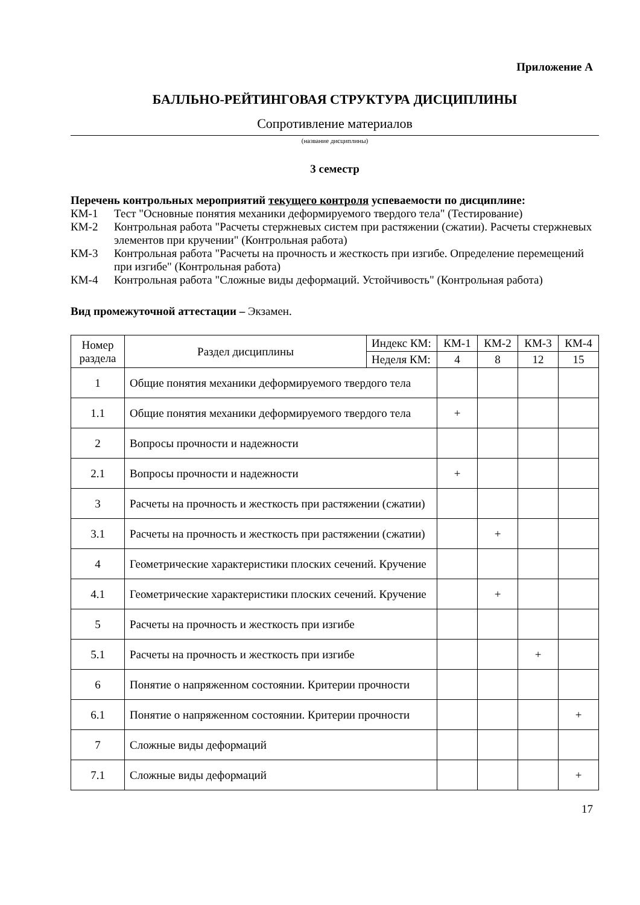Приложение А
БАЛЛЬНО-РЕЙТИНГОВАЯ СТРУКТУРА ДИСЦИПЛИНЫ
Сопротивление материалов
(название дисциплины)
3 семестр
Перечень контрольных мероприятий текущего контроля успеваемости по дисциплине:
КМ-1 Тест "Основные понятия механики деформируемого твердого тела" (Тестирование)
КМ-2 Контрольная работа "Расчеты стержневых систем при растяжении (сжатии). Расчеты стержневых элементов при кручении" (Контрольная работа)
КМ-3 Контрольная работа "Расчеты на прочность и жесткость при изгибе. Определение перемещений при изгибе" (Контрольная работа)
КМ-4 Контрольная работа "Сложные виды деформаций. Устойчивость" (Контрольная работа)
Вид промежуточной аттестации – Экзамен.
| Номер раздела | Раздел дисциплины | Индекс КМ: | КМ-1 | КМ-2 | КМ-3 | КМ-4 |
| --- | --- | --- | --- | --- | --- | --- |
| | | Неделя КМ: | 4 | 8 | 12 | 15 |
| 1 | Общие понятия механики деформируемого твердого тела | | | | | |
| 1.1 | Общие понятия механики деформируемого твердого тела | | + | | | |
| 2 | Вопросы прочности и надежности | | | | | |
| 2.1 | Вопросы прочности и надежности | | + | | | |
| 3 | Расчеты на прочность и жесткость при растяжении (сжатии) | | | | | |
| 3.1 | Расчеты на прочность и жесткость при растяжении (сжатии) | | | + | | |
| 4 | Геометрические характеристики плоских сечений. Кручение | | | | | |
| 4.1 | Геометрические характеристики плоских сечений. Кручение | | | + | | |
| 5 | Расчеты на прочность и жесткость при изгибе | | | | | |
| 5.1 | Расчеты на прочность и жесткость при изгибе | | | | + | |
| 6 | Понятие о напряженном состоянии. Критерии прочности | | | | | |
| 6.1 | Понятие о напряженном состоянии. Критерии прочности | | | | | + |
| 7 | Сложные виды деформаций | | | | | |
| 7.1 | Сложные виды деформаций | | | | | + |
17